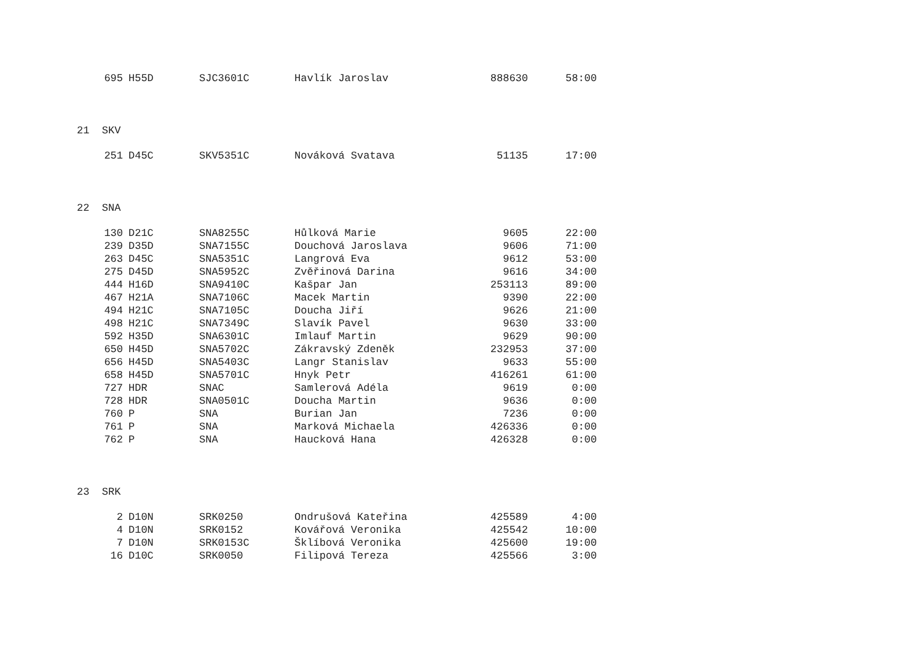| 695 | H55D | SJC3601C | Havlík Jaroslav | 888630 | 58:00 |
| 21 SKV | | | | | |
| 251 | D45C | SKV5351C | Nováková Svatava | 51135 | 17:00 |
| 22 SNA | | | | | |
| 130 | D21C | SNA8255C | Hůlková Marie | 9605 | 22:00 |
| 239 | D35D | SNA7155C | Douchová Jaroslava | 9606 | 71:00 |
| 263 | D45C | SNA5351C | Langrová Eva | 9612 | 53:00 |
| 275 | D45D | SNA5952C | Zvěřinová Darina | 9616 | 34:00 |
| 444 | H16D | SNA9410C | Kašpar Jan | 253113 | 89:00 |
| 467 | H21A | SNA7106C | Macek Martin | 9390 | 22:00 |
| 494 | H21C | SNA7105C | Doucha Jiří | 9626 | 21:00 |
| 498 | H21C | SNA7349C | Slavík Pavel | 9630 | 33:00 |
| 592 | H35D | SNA6301C | Imlauf Martin | 9629 | 90:00 |
| 650 | H45D | SNA5702C | Zákravský Zdeněk | 232953 | 37:00 |
| 656 | H45D | SNA5403C | Langr Stanislav | 9633 | 55:00 |
| 658 | H45D | SNA5701C | Hnyk Petr | 416261 | 61:00 |
| 727 | HDR | SNAC | Samlerová Adéla | 9619 | 0:00 |
| 728 | HDR | SNA0501C | Doucha Martin | 9636 | 0:00 |
| 760 | P | SNA | Burian Jan | 7236 | 0:00 |
| 761 | P | SNA | Marková Michaela | 426336 | 0:00 |
| 762 | P | SNA | Haucková Hana | 426328 | 0:00 |
| 23 SRK | | | | | |
| 2 | D10N | SRK0250 | Ondrušová Kateřina | 425589 | 4:00 |
| 4 | D10N | SRK0152 | Kovářová Veronika | 425542 | 10:00 |
| 7 | D10N | SRK0153C | Šklíbová Veronika | 425600 | 19:00 |
| 16 | D10C | SRK0050 | Filipová Tereza | 425566 | 3:00 |